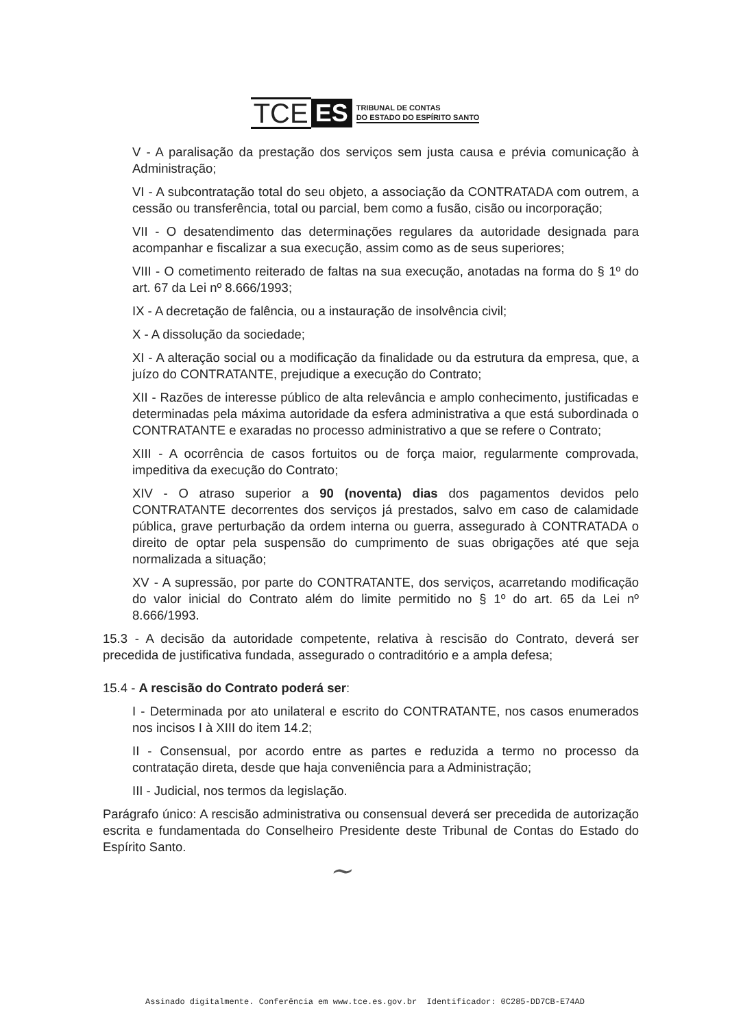TCE ES TRIBUNAL DE CONTAS
DO ESTADO DO ESPÍRITO SANTO
V - A paralisação da prestação dos serviços sem justa causa e prévia comunicação à Administração;
VI - A subcontratação total do seu objeto, a associação da CONTRATADA com outrem, a cessão ou transferência, total ou parcial, bem como a fusão, cisão ou incorporação;
VII - O desatendimento das determinações regulares da autoridade designada para acompanhar e fiscalizar a sua execução, assim como as de seus superiores;
VIII - O cometimento reiterado de faltas na sua execução, anotadas na forma do § 1º do art. 67 da Lei nº 8.666/1993;
IX - A decretação de falência, ou a instauração de insolvência civil;
X - A dissolução da sociedade;
XI - A alteração social ou a modificação da finalidade ou da estrutura da empresa, que, a juízo do CONTRATANTE, prejudique a execução do Contrato;
XII - Razões de interesse público de alta relevância e amplo conhecimento, justificadas e determinadas pela máxima autoridade da esfera administrativa a que está subordinada o CONTRATANTE e exaradas no processo administrativo a que se refere o Contrato;
XIII - A ocorrência de casos fortuitos ou de força maior, regularmente comprovada, impeditiva da execução do Contrato;
XIV - O atraso superior a 90 (noventa) dias dos pagamentos devidos pelo CONTRATANTE decorrentes dos serviços já prestados, salvo em caso de calamidade pública, grave perturbação da ordem interna ou guerra, assegurado à CONTRATADA o direito de optar pela suspensão do cumprimento de suas obrigações até que seja normalizada a situação;
XV - A supressão, por parte do CONTRATANTE, dos serviços, acarretando modificação do valor inicial do Contrato além do limite permitido no § 1º do art. 65 da Lei nº 8.666/1993.
15.3 - A decisão da autoridade competente, relativa à rescisão do Contrato, deverá ser precedida de justificativa fundada, assegurado o contraditório e a ampla defesa;
15.4 - A rescisão do Contrato poderá ser:
I - Determinada por ato unilateral e escrito do CONTRATANTE, nos casos enumerados nos incisos I à XIII do item 14.2;
II - Consensual, por acordo entre as partes e reduzida a termo no processo da contratação direta, desde que haja conveniência para a Administração;
III - Judicial, nos termos da legislação.
Parágrafo único: A rescisão administrativa ou consensual deverá ser precedida de autorização escrita e fundamentada do Conselheiro Presidente deste Tribunal de Contas do Estado do Espírito Santo.
~
Assinado digitalmente. Conferência em www.tce.es.gov.br Identificador: 0C285-DD7CB-E74AD